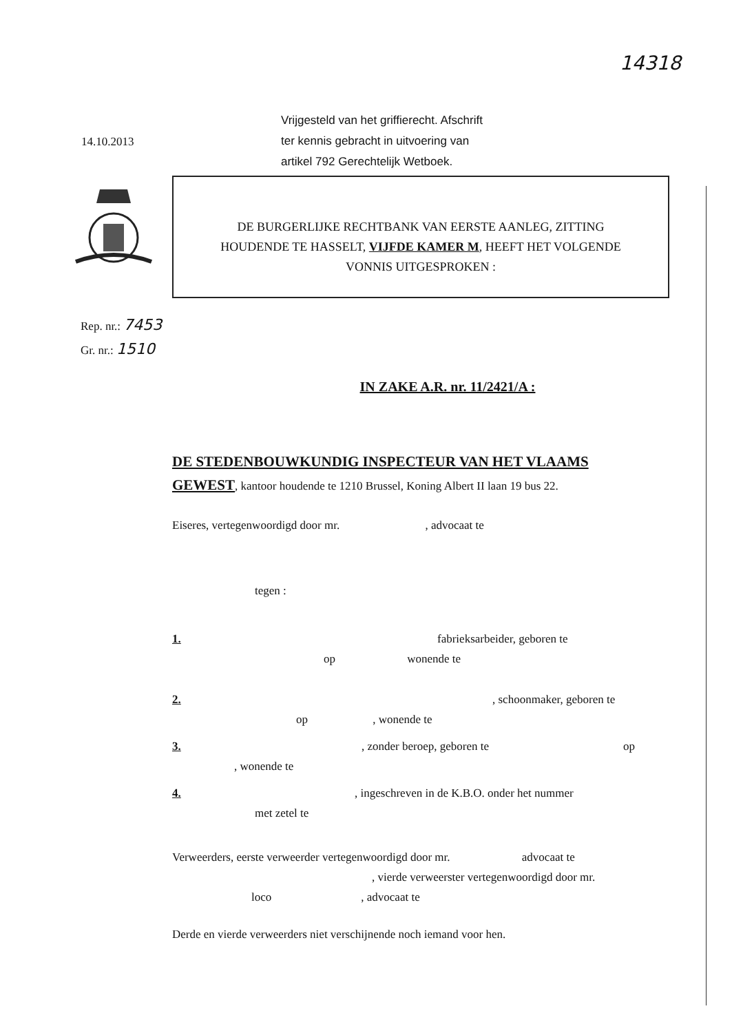14318
14.10.2013
Vrijgesteld van het griffierecht. Afschrift
ter kennis gebracht in uitvoering van
artikel 792 Gerechtelijk Wetboek.
DE BURGERLIJKE RECHTBANK VAN EERSTE AANLEG, ZITTING
HOUDENDE TE HASSELT, VIJFDE KAMER M, HEEFT HET VOLGENDE
VONNIS UITGESPROKEN :
Rep. nr.: 7453
Gr. nr.: 1510
IN ZAKE A.R. nr. 11/2421/A :
DE STEDENBOUWKUNDIG INSPECTEUR VAN HET VLAAMS GEWEST, kantoor houdende te 1210 Brussel, Koning Albert II laan 19 bus 22.
Eiseres, vertegenwoordigd door mr. , advocaat te
tegen :
1. fabrieksarbeider, geboren te
op wonende te
2., schoonmaker, geboren te
op , wonende te
3., zonder beroep, geboren te op
, wonende te
4., ingeschreven in de K.B.O. onder het nummer
met zetel te
Verweerders, eerste verweerder vertegenwoordigd door mr. advocaat te
, vierde verweerster vertegenwoordigd door mr.
loco, advocaat te
Derde en vierde verweerders niet verschijnende noch iemand voor hen.